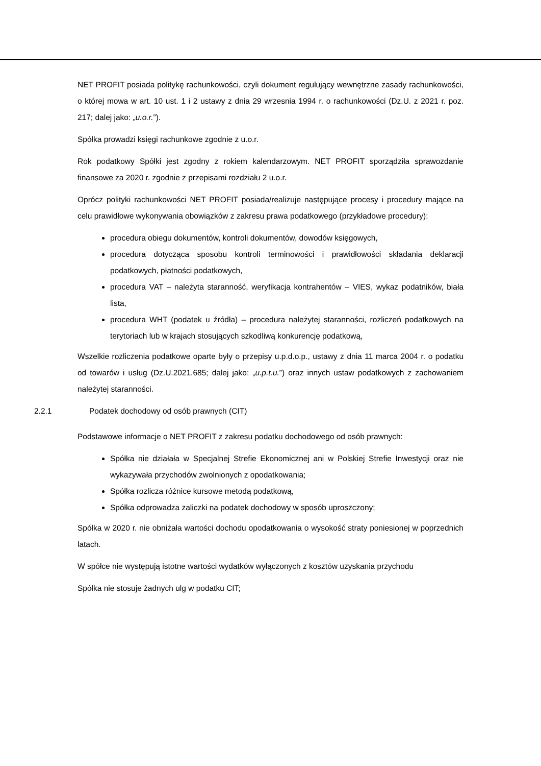NET PROFIT posiada politykę rachunkowości, czyli dokument regulujący wewnętrzne zasady rachunkowości, o której mowa w art. 10 ust. 1 i 2 ustawy z dnia 29 wrzesnia 1994 r. o rachunkowości (Dz.U. z 2021 r. poz. 217; dalej jako: „u.o.r.”).
Spółka prowadzi księgi rachunkowe zgodnie z u.o.r.
Rok podatkowy Spółki jest zgodny z rokiem kalendarzowym. NET PROFIT sporządziła sprawozdanie finansowe za 2020 r. zgodnie z przepisami rozdziału 2 u.o.r.
Oprócz polityki rachunkowości NET PROFIT posiada/realizuje następujące procesy i procedury mające na celu prawidłowe wykonywania obowiązków z zakresu prawa podatkowego (przykładowe procedury):
procedura obiegu dokumentów, kontroli dokumentów, dowodów księgowych,
procedura dotycząca sposobu kontroli terminowości i prawidłowości składania deklaracji podatkowych, płatności podatkowych,
procedura VAT – należyta staranność, weryfikacja kontrahentów – VIES, wykaz podatników, biała lista,
procedura WHT (podatek u źródła) – procedura należytej staranności, rozliczeń podatkowych na terytoriach lub w krajach stosujących szkodliwą konkurencję podatkową,
Wszelkie rozliczenia podatkowe oparte były o przepisy u.p.d.o.p., ustawy z dnia 11 marca 2004 r. o podatku od towarów i usług (Dz.U.2021.685; dalej jako: „u.p.t.u.”) oraz innych ustaw podatkowych z zachowaniem należytej staranności.
2.2.1 Podatek dochodowy od osób prawnych (CIT)
Podstawowe informacje o NET PROFIT z zakresu podatku dochodowego od osób prawnych:
Spółka nie działała w Specjalnej Strefie Ekonomicznej ani w Polskiej Strefie Inwestycji oraz nie wykazywała przychodów zwolnionych z opodatkowania;
Spółka rozlicza różnice kursowe metodą podatkową,
Spółka odprowadza zaliczki na podatek dochodowy w sposób uproszczony;
Spółka w 2020 r. nie obniżała wartości dochodu opodatkowania o wysokość straty poniesionej w poprzednich latach.
W spółce nie występują istotne wartości wydatków wyłączonych z kosztów uzyskania przychodu
Spółka nie stosuje żadnych ulg w podatku CIT;